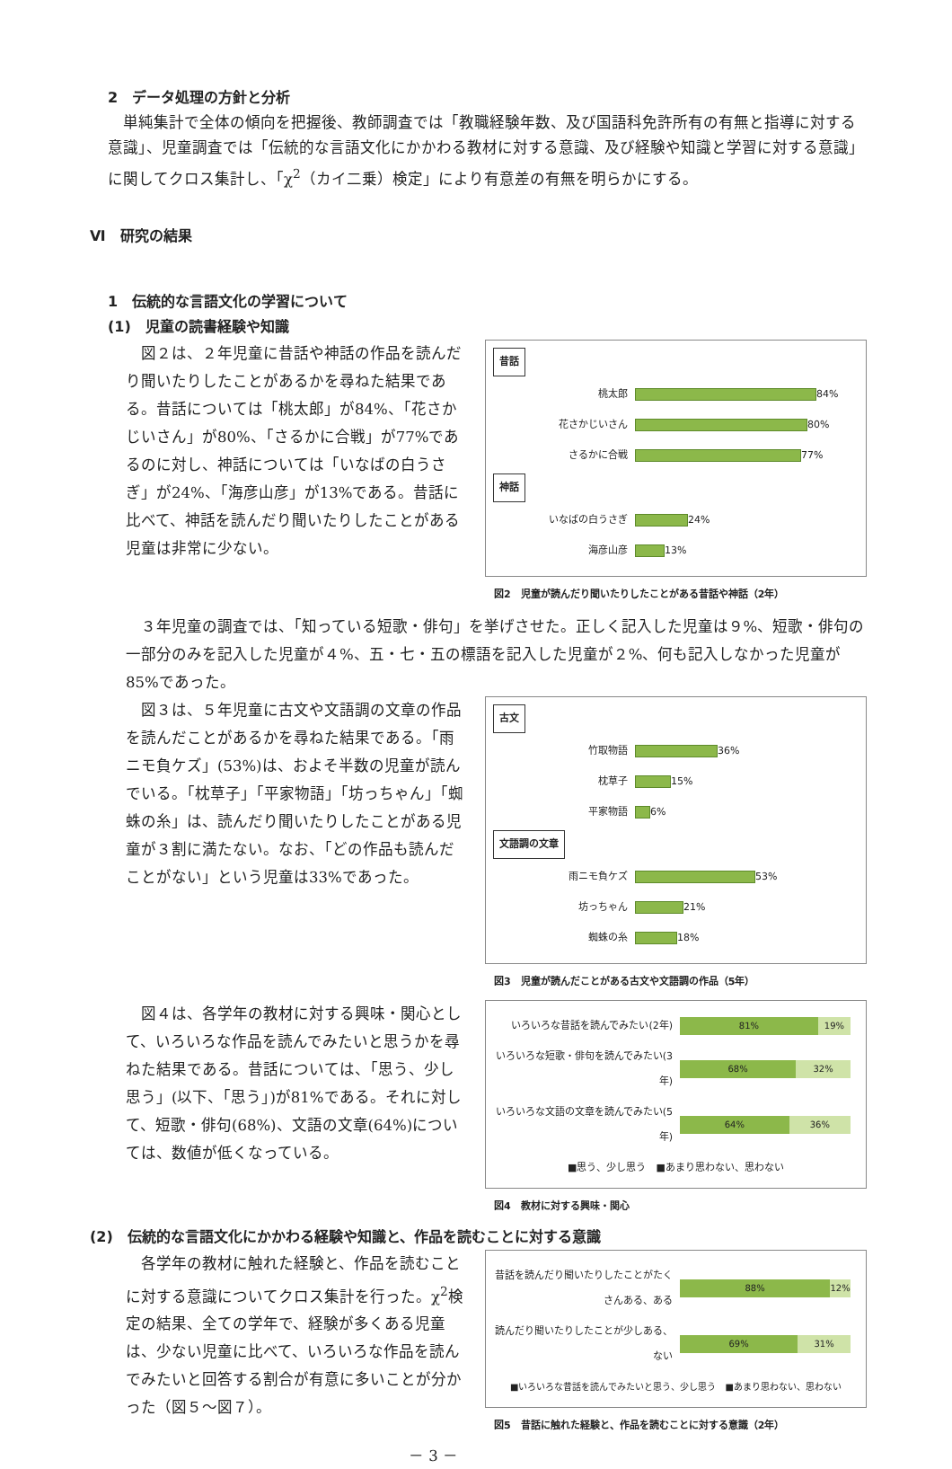2　データ処理の方針と分析
単純集計で全体の傾向を把握後、教師調査では「教職経験年数、及び国語科免許所有の有無と指導に対する意識」、児童調査では「伝統的な言語文化にかかわる教材に対する意識、及び経験や知識と学習に対する意識」に関してクロス集計し、「χ<sup>2</sup>（カイ二乗）検定」により有意差の有無を明らかにする。
Ⅵ　研究の結果
1　伝統的な言語文化の学習について
(1)　児童の読書経験や知識
図２は、２年児童に昔話や神話の作品を読んだり聞いたりしたことがあるかを尋ねた結果である。昔話については「桃太郎」が84%、「花さかじいさん」が80%、「さるかに合戦」が77%であるのに対し、神話については「いなばの白うさぎ」が24%、「海彦山彦」が13%である。昔話に比べて、神話を読んだり聞いたりしたことがある児童は非常に少ない。
昔話
桃太郎 84%
花さかじいさん 80%
さるかに合戦 77%
神話
いなばの白うさぎ 24%
海彦山彦 13%
図2　児童が読んだり聞いたりしたことがある昔話や神話（2年）
３年児童の調査では、「知っている短歌・俳句」を挙げさせた。正しく記入した児童は９%、短歌・俳句の一部分のみを記入した児童が４%、五・七・五の標語を記入した児童が２%、何も記入しなかった児童が85%であった。
図３は、５年児童に古文や文語調の文章の作品を読んだことがあるかを尋ねた結果である。「雨ニモ負ケズ」(53%)は、およそ半数の児童が読んでいる。「枕草子」「平家物語」「坊っちゃん」「蜘蛛の糸」は、読んだり聞いたりしたことがある児童が３割に満たない。なお、「どの作品も読んだことがない」という児童は33%であった。
古文
竹取物語 36%
枕草子 15%
平家物語 6%
文語調の文章
雨ニモ負ケズ 53%
坊っちゃん 21%
蜘蛛の糸 18%
図3　児童が読んだことがある古文や文語調の作品（5年）
図４は、各学年の教材に対する興味・関心として、いろいろな作品を読んでみたいと思うかを尋ねた結果である。昔話については、「思う、少し思う」(以下、「思う」)が81%である。それに対して、短歌・俳句(68%)、文語の文章(64%)については、数値が低くなっている。
いろいろな昔話を読んでみたい(2年)
81% 19%
いろいろな短歌・俳句を読んでみたい(3年)
68% 32%
いろいろな文語の文章を読んでみたい(5年)
64% 36%
■思う、少し思う　■あまり思わない、思わない
図4　教材に対する興味・関心
(2)　伝統的な言語文化にかかわる経験や知識と、作品を読むことに対する意識
各学年の教材に触れた経験と、作品を読むことに対する意識についてクロス集計を行った。χ<sup>2</sup>検定の結果、全ての学年で、経験が多くある児童は、少ない児童に比べて、いろいろな作品を読んでみたいと回答する割合が有意に多いことが分かった（図５～図７）。
昔話を読んだり聞いたりしたことがたくさんある、ある
88% 12%
読んだり聞いたりしたことが少しある、ない
69% 31%
■いろいろな昔話を読んでみたいと思う、少し思う　■あまり思わない、思わない
図5　昔話に触れた経験と、作品を読むことに対する意識（2年）
－ 3 －